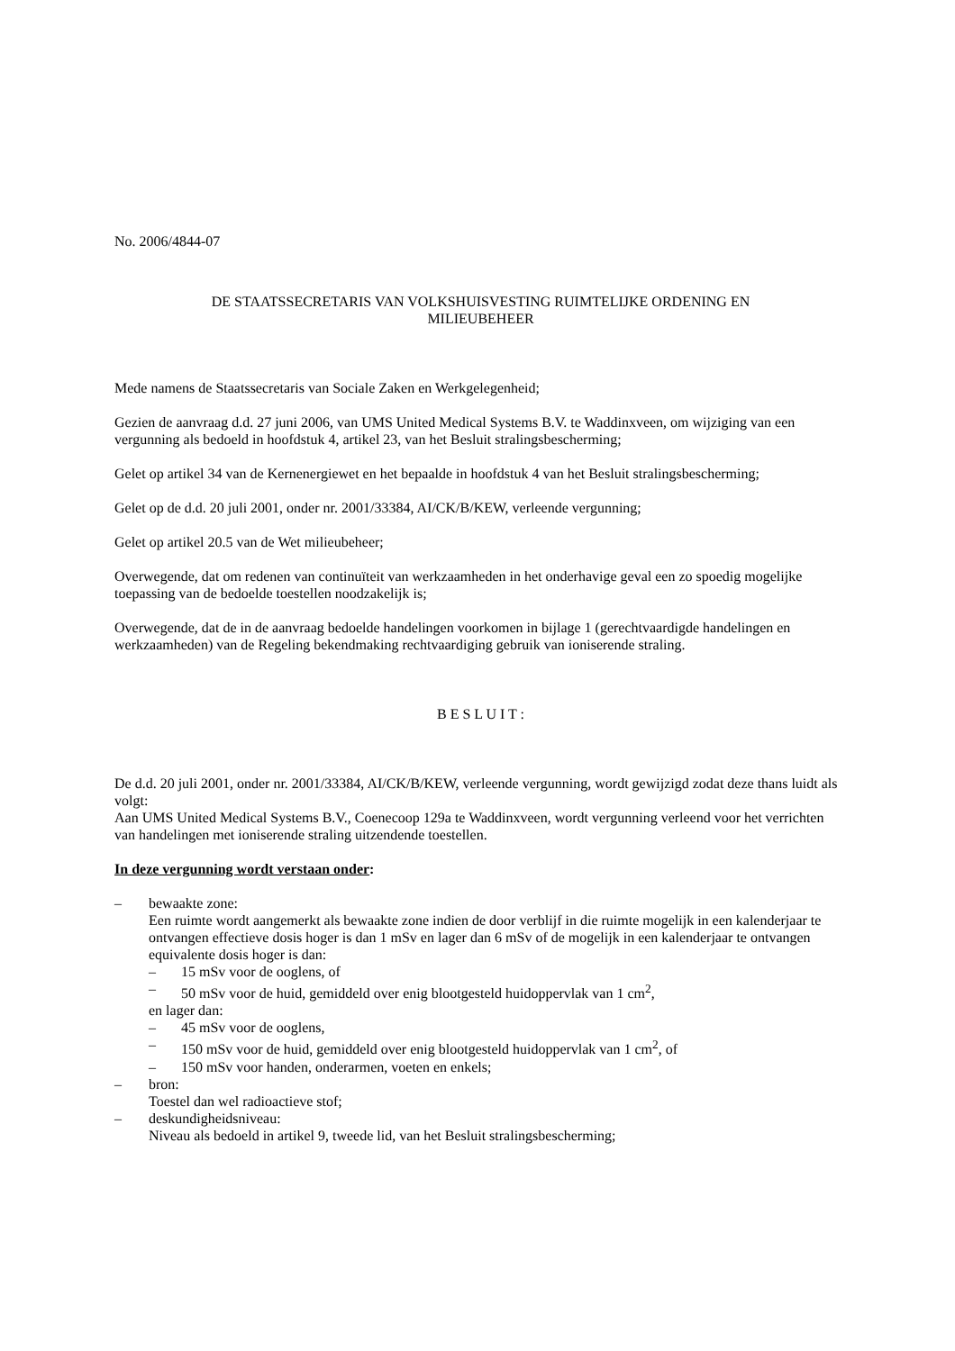No. 2006/4844-07
DE STAATSSECRETARIS VAN VOLKSHUISVESTING RUIMTELIJKE ORDENING EN
MILIEUBEHEER
Mede namens de Staatssecretaris van Sociale Zaken en Werkgelegenheid;
Gezien de aanvraag d.d. 27 juni 2006, van UMS United Medical Systems B.V. te Waddinxveen, om wijziging van een vergunning als bedoeld in hoofdstuk 4, artikel 23, van het Besluit stralingsbescherming;
Gelet op artikel 34 van de Kernenergiewet en het bepaalde in hoofdstuk 4 van het Besluit stralingsbescherming;
Gelet op de d.d. 20 juli 2001, onder nr. 2001/33384, AI/CK/B/KEW, verleende vergunning;
Gelet op artikel 20.5 van de Wet milieubeheer;
Overwegende, dat om redenen van continuïteit van werkzaamheden in het onderhavige geval een zo spoedig mogelijke toepassing van de bedoelde toestellen noodzakelijk is;
Overwegende, dat de in de aanvraag bedoelde handelingen voorkomen in bijlage 1 (gerechtvaardigde handelingen en werkzaamheden) van de Regeling bekendmaking rechtvaardiging gebruik van ioniserende straling.
B E S L U I T :
De d.d. 20 juli 2001, onder nr. 2001/33384, AI/CK/B/KEW, verleende vergunning, wordt gewijzigd zodat deze thans luidt als volgt:
Aan UMS United Medical Systems B.V., Coenecoop 129a te Waddinxveen, wordt vergunning verleend voor het verrichten van handelingen met ioniserende straling uitzendende toestellen.
In deze vergunning wordt verstaan onder:
– bewaakte zone:
Een ruimte wordt aangemerkt als bewaakte zone indien de door verblijf in die ruimte mogelijk in een kalenderjaar te ontvangen effectieve dosis hoger is dan 1 mSv en lager dan 6 mSv of de mogelijk in een kalenderjaar te ontvangen equivalente dosis hoger is dan:
– 15 mSv voor de ooglens, of
– 50 mSv voor de huid, gemiddeld over enig blootgesteld huidoppervlak van 1 cm<sup>2</sup>,
en lager dan:
– 45 mSv voor de ooglens,
– 150 mSv voor de huid, gemiddeld over enig blootgesteld huidoppervlak van 1 cm<sup>2</sup>, of
– 150 mSv voor handen, onderarmen, voeten en enkels;
– bron:
Toestel dan wel radioactieve stof;
– deskundigheidsniveau:
Niveau als bedoeld in artikel 9, tweede lid, van het Besluit stralingsbescherming;